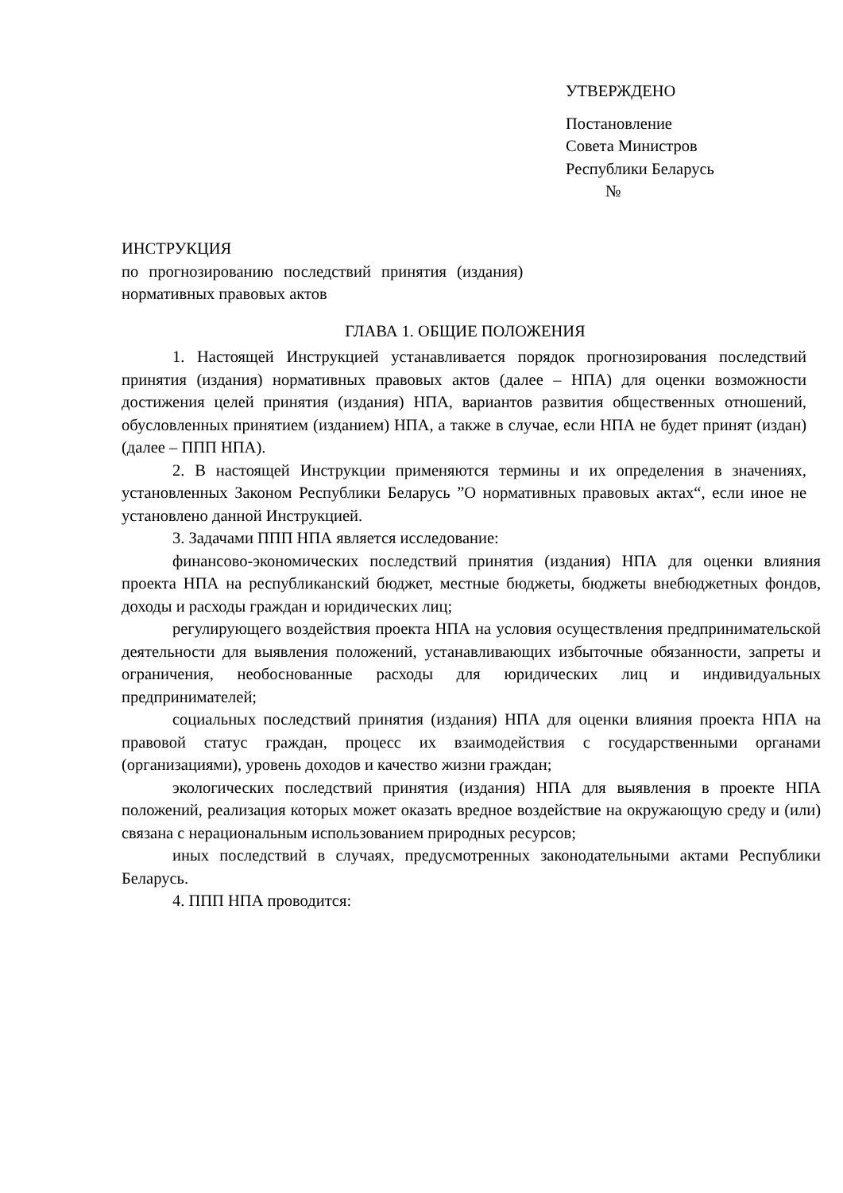УТВЕРЖДЕНО
Постановление
Совета Министров
Республики Беларусь
№
ИНСТРУКЦИЯ
по прогнозированию последствий принятия (издания)
нормативных правовых актов
ГЛАВА 1. ОБЩИЕ ПОЛОЖЕНИЯ
1. Настоящей Инструкцией устанавливается порядок прогнозирования последствий принятия (издания) нормативных правовых актов (далее – НПА) для оценки возможности достижения целей принятия (издания) НПА, вариантов развития общественных отношений, обусловленных принятием (изданием) НПА, а также в случае, если НПА не будет принят (издан) (далее – ППП НПА).
2. В настоящей Инструкции применяются термины и их определения в значениях, установленных Законом Республики Беларусь ”О нормативных правовых актах“, если иное не установлено данной Инструкцией.
3. Задачами ППП НПА является исследование:
финансово-экономических последствий принятия (издания) НПА для оценки влияния проекта НПА на республиканский бюджет, местные бюджеты, бюджеты внебюджетных фондов, доходы и расходы граждан и юридических лиц;
регулирующего воздействия проекта НПА на условия осуществления предпринимательской деятельности для выявления положений, устанавливающих избыточные обязанности, запреты и ограничения, необоснованные расходы для юридических лиц и индивидуальных предпринимателей;
социальных последствий принятия (издания) НПА для оценки влияния проекта НПА на правовой статус граждан, процесс их взаимодействия с государственными органами (организациями), уровень доходов и качество жизни граждан;
экологических последствий принятия (издания) НПА для выявления в проекте НПА положений, реализация которых может оказать вредное воздействие на окружающую среду и (или) связана с нерациональным использованием природных ресурсов;
иных последствий в случаях, предусмотренных законодательными актами Республики Беларусь.
4. ППП НПА проводится: